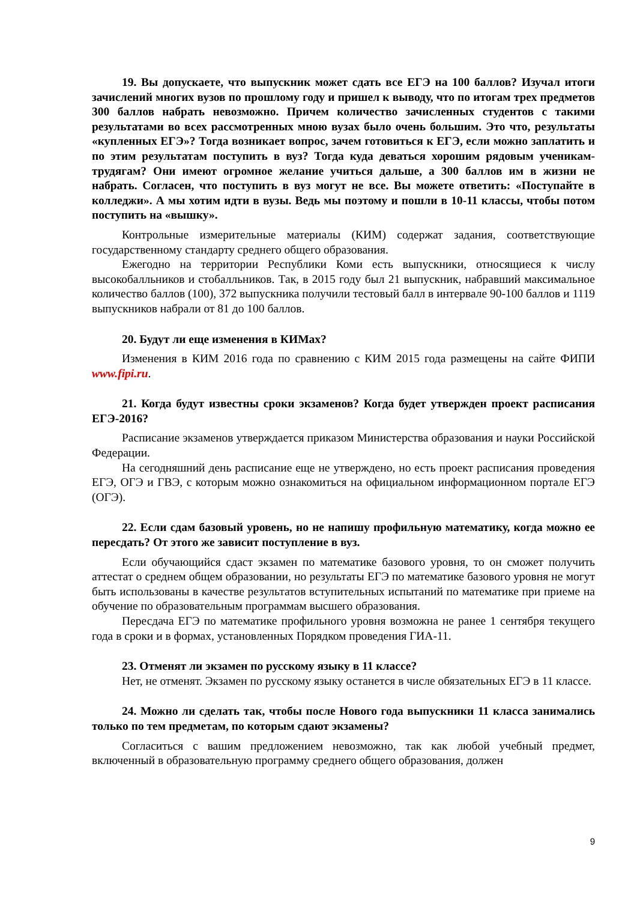19. Вы допускаете, что выпускник может сдать все ЕГЭ на 100 баллов? Изучал итоги зачислений многих вузов по прошлому году и пришел к выводу, что по итогам трех предметов 300 баллов набрать невозможно. Причем количество зачисленных студентов с такими результатами во всех рассмотренных мною вузах было очень большим. Это что, результаты «купленных ЕГЭ»? Тогда возникает вопрос, зачем готовиться к ЕГЭ, если можно заплатить и по этим результатам поступить в вуз? Тогда куда деваться хорошим рядовым ученикам-трудягам? Они имеют огромное желание учиться дальше, а 300 баллов им в жизни не набрать. Согласен, что поступить в вуз могут не все. Вы можете ответить: «Поступайте в колледжи». А мы хотим идти в вузы. Ведь мы поэтому и пошли в 10-11 классы, чтобы потом поступить на «вышку».
Контрольные измерительные материалы (КИМ) содержат задания, соответствующие государственному стандарту среднего общего образования.
Ежегодно на территории Республики Коми есть выпускники, относящиеся к числу высокобалльников и стобалльников. Так, в 2015 году был 21 выпускник, набравший максимальное количество баллов (100), 372 выпускника получили тестовый балл в интервале 90-100 баллов и 1119 выпускников набрали от 81 до 100 баллов.
20. Будут ли еще изменения в КИМах?
Изменения в КИМ 2016 года по сравнению с КИМ 2015 года размещены на сайте ФИПИ www.fipi.ru.
21. Когда будут известны сроки экзаменов? Когда будет утвержден проект расписания ЕГЭ-2016?
Расписание экзаменов утверждается приказом Министерства образования и науки Российской Федерации.
На сегодняшний день расписание еще не утверждено, но есть проект расписания проведения ЕГЭ, ОГЭ и ГВЭ, с которым можно ознакомиться на официальном информационном портале ЕГЭ (ОГЭ).
22. Если сдам базовый уровень, но не напишу профильную математику, когда можно ее пересдать? От этого же зависит поступление в вуз.
Если обучающийся сдаст экзамен по математике базового уровня, то он сможет получить аттестат о среднем общем образовании, но результаты ЕГЭ по математике базового уровня не могут быть использованы в качестве результатов вступительных испытаний по математике при приеме на обучение по образовательным программам высшего образования.
Пересдача ЕГЭ по математике профильного уровня возможна не ранее 1 сентября текущего года в сроки и в формах, установленных Порядком проведения ГИА-11.
23. Отменят ли экзамен по русскому языку в 11 классе?
Нет, не отменят. Экзамен по русскому языку останется в числе обязательных ЕГЭ в 11 классе.
24. Можно ли сделать так, чтобы после Нового года выпускники 11 класса занимались только по тем предметам, по которым сдают экзамены?
Согласиться с вашим предложением невозможно, так как любой учебный предмет, включенный в образовательную программу среднего общего образования, должен
9